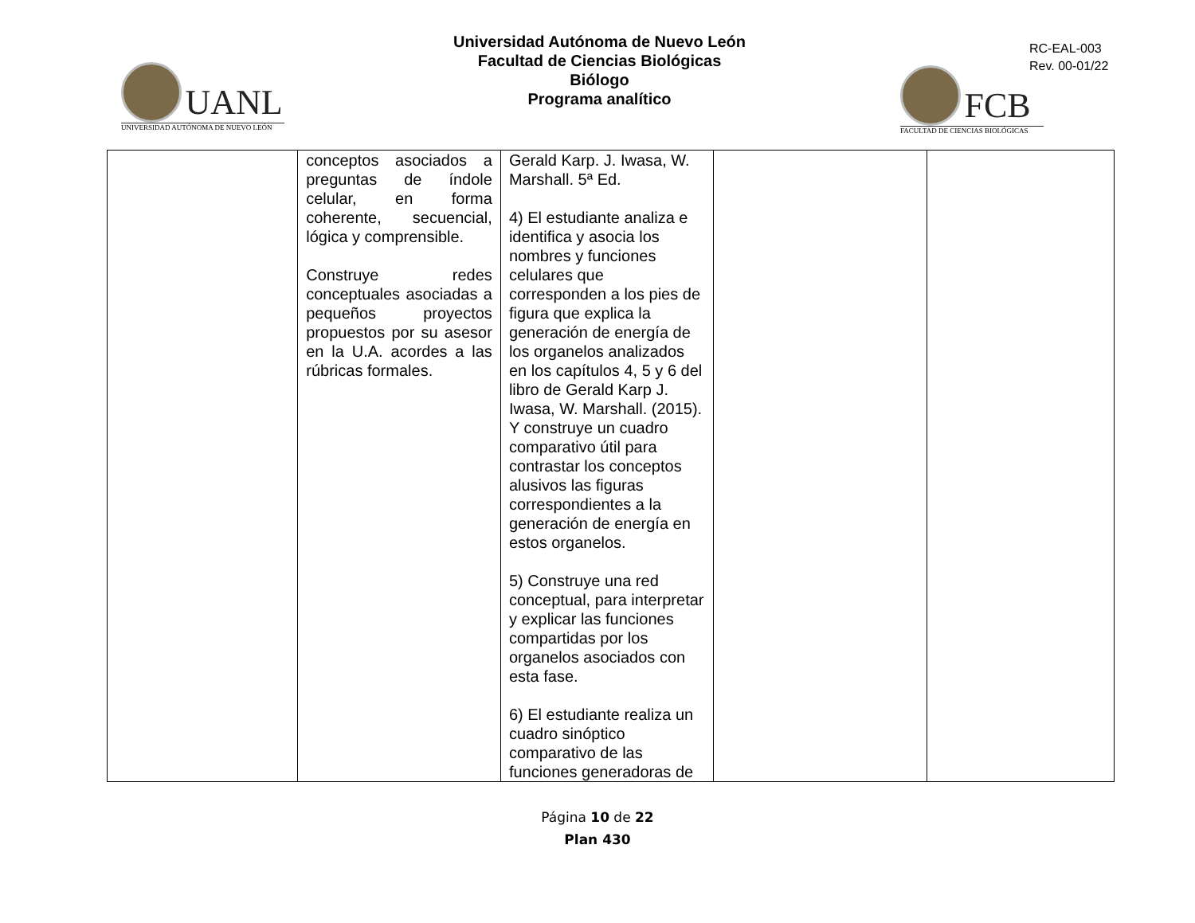UANL
UNIVERSIDAD AUTÓNOMA DE NUEVO LEÓN
Universidad Autónoma de Nuevo León
Facultad de Ciencias Biológicas
Biólogo
Programa analítico
RC-EAL-003
Rev. 00-01/22
FCB
FACULTAD DE CIENCIAS BIOLÓGICAS
| | conceptos asociados a preguntas de índole celular, en forma coherente, secuencial, lógica y comprensible. Construye redes conceptuales asociadas a pequeños proyectos propuestos por su asesor en la U.A. acordes a las rúbricas formales. | Gerald Karp. J. Iwasa, W. Marshall. 5ª Ed. 4) El estudiante analiza e identifica y asocia los nombres y funciones celulares que corresponden a los pies de figura que explica la generación de energía de los organelos analizados en los capítulos 4, 5 y 6 del libro de Gerald Karp J. Iwasa, W. Marshall. (2015). Y construye un cuadro comparativo útil para contrastar los conceptos alusivos las figuras correspondientes a la generación de energía en estos organelos. 5) Construye una red conceptual, para interpretar y explicar las funciones compartidas por los organelos asociados con esta fase. 6) El estudiante realiza un cuadro sinóptico comparativo de las funciones generadoras de | | |
Página 10 de 22
Plan 430